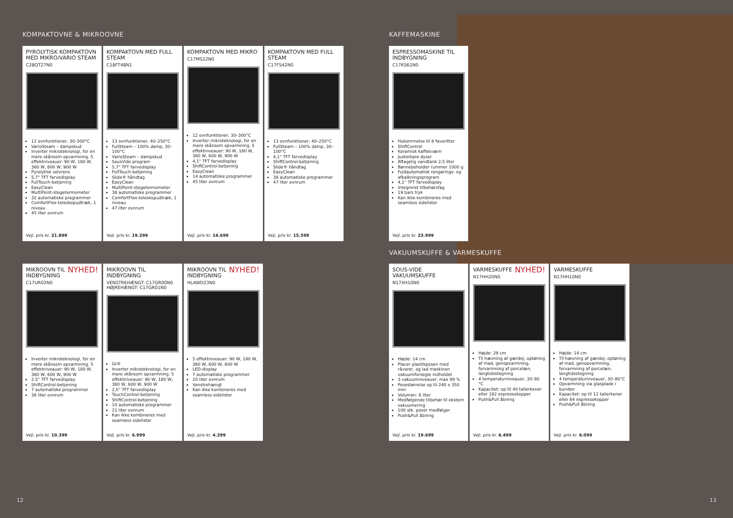KOMPAKTOVNE & MIKROOVNE
PYROLYTISK KOMPAKTOVN MED MIKRO/VARIO STEAM
C28QT27N0
12 ovnfunktioner, 30–300°C
VarioSteam – dampskud
Inverter mikroteknologi, for en mere skånsom opvarmning. 5 effektniveauer: 90 W, 180 W, 360 W, 600 W, 900 W
Pyrolytisk selvrens
5,7" TFT farvedisplay
FullTouch-betjening
EasyClean
MultiPoint-stegetermometer
32 automatiske programmer
ComfortFlex-teleskopudtræk, 1 niveau
45 liter ovnrum
Vejl. pris kr. 21.899
KOMPAKTOVN MED FULL STEAM
C18FT48N1
13 ovnfunktioner, 40–250°C
FullSteam – 100% damp, 30–100°C
VarioSteam – dampskud
SousVide program
5,7" TFT farvedisplay
FullTouch-betjening
Slide® håndtag
EasyClean
MultiPoint-stegetermometer
38 automatiske programmer
ComfortFlex-teleskopudtræk, 1 niveau
47 liter ovnrum
Vejl. pris kr. 19.299
KOMPAKTOVN MED MIKRO
C17MS22N0
12 ovnfunktioner, 30–300°C
Inverter mikroteknologi, for en mere skånsom opvarmning. 5 effektniveauer: 90 W, 180 W, 360 W, 600 W, 900 W
4,1" TFT farvedisplay
ShiftControl-betjening
EasyClean
14 automatiske programmer
45 liter ovnrum
Vejl. pris kr. 14.699
KOMPAKTOVN MED FULL STEAM
C17FS42N0
13 ovnfunktioner, 40–250°C
FullSteam – 100% damp, 30–100°C
4,1" TFT farvedisplay
ShiftControl-betjening
Slide® håndtag
EasyClean
38 automatiske programmer
47 liter ovnrum
Vejl. pris kr. 15.599
KAFFEMASKINE
ESPRESSOMASKINE TIL INDBYGNING
C17KS61N0
Hukommelse til 8 favoritter
ShiftControl
Keramisk kaffekværn
Justerbare dyser
Aftagelig vandtank 2,5 liter
Bønnebeholder rummer 1000 g
Fuldautomatisk rengørings- og afkalkningsprogram
4,1" TFT farvedisplay
Integreret tilbehørsfag
19 bars tryk
Kan ikke kombineres med seamless sidelister
Vejl. pris kr. 23.999
NYHED! MIKROOVN TIL INDBYGNING
C17UR02N0
Inverter mikroteknologi, for en mere skånsom opvarmning. 5 effektniveauer: 90 W, 180 W, 360 W, 600 W, 900 W
2,5" TFT farvedisplay
ShiftControl-betjening
7 automatiske programmer
36 liter ovnrum
Vejl. pris kr. 10.399
MIKROOVN TIL INDBYGNING
VENSTREHÆNGT: C17GR00N0
HØJREHÆNGT: C17GR01N0
Grill
Inverter mikroteknologi, for en mere skånsom opvarmning. 5 effektniveauer: 90 W, 180 W, 360 W, 600 W, 900 W
2,5" TFT farvedisplay
TouchControl-betjening
ShiftControl-betjening
10 automatiske programmer
21 liter ovnrum
Kan ikke kombineres med seamless sidelister
Vejl. pris kr. 6.999
NYHED! MIKROOVN TIL INDBYGNING
HLAWD23N0
5 effektniveauer: 90 W, 180 W, 360 W, 600 W, 800 W
LED-display
7 automatiske programmer
20 liter ovnrum
Venstrehængt
Kan ikke kombineres med seamless sidelister
Vejl. pris kr. 4.399
VAKUUMSKUFFE & VARMESKUFFE
SOUS-VIDE VAKUUMSKUFFE
N17XH10N0
Højde: 14 cm
Placer plastikposen med råvarer, og lad maskinen vakuumforsegle indholdet
3 vakuumniveauer, max 99 %
Posestørrelse op til 240 x 350 mm
Volumen: 8 liter
Medfølgende tilbehør til ekstern vakuumering
100 stk. poser medfølger
Push&Pull åbning
Vejl. pris kr. 19.699
NYHED! VARMESKUFFE
N17HH20N0
Højde: 29 cm
Til hævning af gærdej, optøning af mad, genopvarmning, forvarmning af porcelæn, langtidsstegning
4 temperaturniveauer, 30–80 °C
Kapacitet: op til 40 tallerkener eller 192 espressokopper
Push&Pull åbning
Vejl. pris kr. 6.499
VARMESKUFFE
N17HH10N0
Højde: 14 cm
Til hævning af gærdej, optøning af mad, genopvarmning, forvarmning af porcelæn, langtidsstegning
4 temperaturniveauer, 30–80°C
Opvarmning via glasplade i bunden
Kapacitet: op til 12 tallerkener eller 64 espressokopper
Push&Pull åbning
Vejl. pris kr. 6.099
12 13